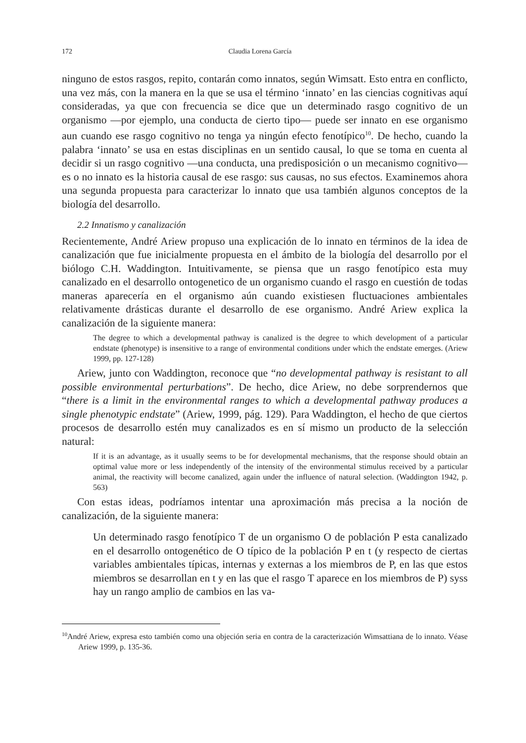172 Claudia Lorena García
ninguno de estos rasgos, repito, contarán como innatos, según Wimsatt. Esto entra en conflicto, una vez más, con la manera en la que se usa el término ‘innato’ en las ciencias cognitivas aquí consideradas, ya que con frecuencia se dice que un determinado rasgo cognitivo de un organismo —por ejemplo, una conducta de cierto tipo— puede ser innato en ese organismo aun cuando ese rasgo cognitivo no tenga ya ningún efecto fenotípico<sup>10</sup>. De hecho, cuando la palabra ‘innato’ se usa en estas disciplinas en un sentido causal, lo que se toma en cuenta al decidir si un rasgo cognitivo —una conducta, una predisposición o un mecanismo cognitivo— es o no innato es la historia causal de ese rasgo: sus causas, no sus efectos. Examinemos ahora una segunda propuesta para caracterizar lo innato que usa también algunos conceptos de la biología del desarrollo.
2.2 Innatismo y canalización
Recientemente, André Ariew propuso una explicación de lo innato en términos de la idea de canalización que fue inicialmente propuesta en el ámbito de la biología del desarrollo por el biólogo C.H. Waddington. Intuitivamente, se piensa que un rasgo fenotípico esta muy canalizado en el desarrollo ontogenetico de un organismo cuando el rasgo en cuestión de todas maneras aparecería en el organismo aún cuando existiesen fluctuaciones ambientales relativamente drásticas durante el desarrollo de ese organismo. André Ariew explica la canalización de la siguiente manera:
The degree to which a developmental pathway is canalized is the degree to which development of a particular endstate (phenotype) is insensitive to a range of environmental conditions under which the endstate emerges. (Ariew 1999, pp. 127-128)
Ariew, junto con Waddington, reconoce que “no developmental pathway is resistant to all possible environmental perturbations”. De hecho, dice Ariew, no debe sorprendernos que “there is a limit in the environmental ranges to which a developmental pathway produces a single phenotypic endstate” (Ariew, 1999, pág. 129). Para Waddington, el hecho de que ciertos procesos de desarrollo estén muy canalizados es en sí mismo un producto de la selección natural:
If it is an advantage, as it usually seems to be for developmental mechanisms, that the response should obtain an optimal value more or less independently of the intensity of the environmental stimulus received by a particular animal, the reactivity will become canalized, again under the influence of natural selection. (Waddington 1942, p. 563)
Con estas ideas, podríamos intentar una aproximación más precisa a la noción de canalización, de la siguiente manera:
Un determinado rasgo fenotípico T de un organismo O de población P esta canalizado en el desarrollo ontogenético de O típico de la población P en t (y respecto de ciertas variables ambientales típicas, internas y externas a los miembros de P, en las que estos miembros se desarrollan en t y en las que el rasgo T aparece en los miembros de P) syss hay un rango amplio de cambios en las va-
<sup>10</sup> André Ariew, expresa esto también como una objeción seria en contra de la caracterización Wimsattiana de lo innato. Véase Ariew 1999, p. 135-36.